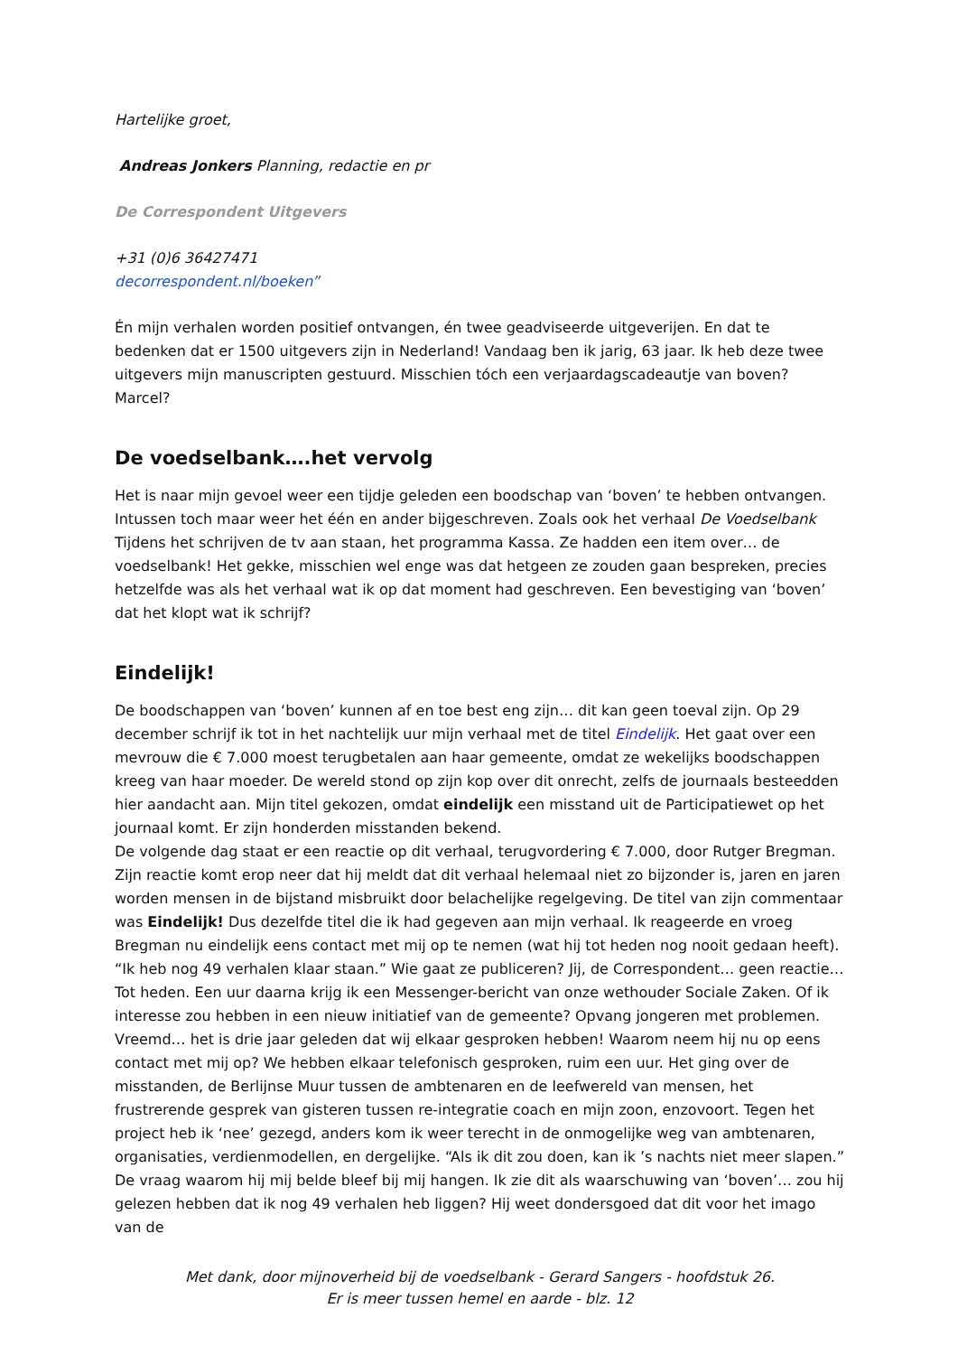Hartelijke groet,
Andreas Jonkers Planning, redactie en pr
De Correspondent Uitgevers
+31 (0)6 36427471
decorrespondent.nl/boeken”
Én mijn verhalen worden positief ontvangen, én twee geadviseerde uitgeverijen. En dat te bedenken dat er 1500 uitgevers zijn in Nederland! Vandaag ben ik jarig, 63 jaar. Ik heb deze twee uitgevers mijn manuscripten gestuurd. Misschien tóch een verjaardagscadeautje van boven? Marcel?
De voedselbank….het vervolg
Het is naar mijn gevoel weer een tijdje geleden een boodschap van ‘boven’ te hebben ontvangen. Intussen toch maar weer het één en ander bijgeschreven. Zoals ook het verhaal De Voedselbank Tijdens het schrijven de tv aan staan, het programma Kassa. Ze hadden een item over… de voedselbank! Het gekke, misschien wel enge was dat hetgeen ze zouden gaan bespreken, precies hetzelfde was als het verhaal wat ik op dat moment had geschreven. Een bevestiging van ‘boven’ dat het klopt wat ik schrijf?
Eindelijk!
De boodschappen van ‘boven’ kunnen af en toe best eng zijn… dit kan geen toeval zijn. Op 29 december schrijf ik tot in het nachtelijk uur mijn verhaal met de titel Eindelijk. Het gaat over een mevrouw die € 7.000 moest terugbetalen aan haar gemeente, omdat ze wekelijks boodschappen kreeg van haar moeder. De wereld stond op zijn kop over dit onrecht, zelfs de journaals besteedden hier aandacht aan. Mijn titel gekozen, omdat eindelijk een misstand uit de Participatiewet op het journaal komt. Er zijn honderden misstanden bekend.
De volgende dag staat er een reactie op dit verhaal, terugvordering € 7.000, door Rutger Bregman. Zijn reactie komt erop neer dat hij meldt dat dit verhaal helemaal niet zo bijzonder is, jaren en jaren worden mensen in de bijstand misbruikt door belachelijke regelgeving. De titel van zijn commentaar was Eindelijk! Dus dezelfde titel die ik had gegeven aan mijn verhaal. Ik reageerde en vroeg Bregman nu eindelijk eens contact met mij op te nemen (wat hij tot heden nog nooit gedaan heeft). “Ik heb nog 49 verhalen klaar staan.” Wie gaat ze publiceren? Jij, de Correspondent… geen reactie…
Tot heden. Een uur daarna krijg ik een Messenger-bericht van onze wethouder Sociale Zaken. Of ik interesse zou hebben in een nieuw initiatief van de gemeente? Opvang jongeren met problemen. Vreemd… het is drie jaar geleden dat wij elkaar gesproken hebben! Waarom neem hij nu op eens contact met mij op? We hebben elkaar telefonisch gesproken, ruim een uur. Het ging over de misstanden, de Berlijnse Muur tussen de ambtenaren en de leefwereld van mensen, het frustrerende gesprek van gisteren tussen re-integratie coach en mijn zoon, enzovoort. Tegen het project heb ik ‘nee’ gezegd, anders kom ik weer terecht in de onmogelijke weg van ambtenaren, organisaties, verdienmodellen, en dergelijke. “Als ik dit zou doen, kan ik ’s nachts niet meer slapen.” De vraag waarom hij mij belde bleef bij mij hangen. Ik zie dit als waarschuwing van ‘boven’… zou hij gelezen hebben dat ik nog 49 verhalen heb liggen? Hij weet dondersgoed dat dit voor het imago van de
Met dank, door mijnoverheid bij de voedselbank - Gerard Sangers - hoofdstuk 26.
Er is meer tussen hemel en aarde - blz. 12